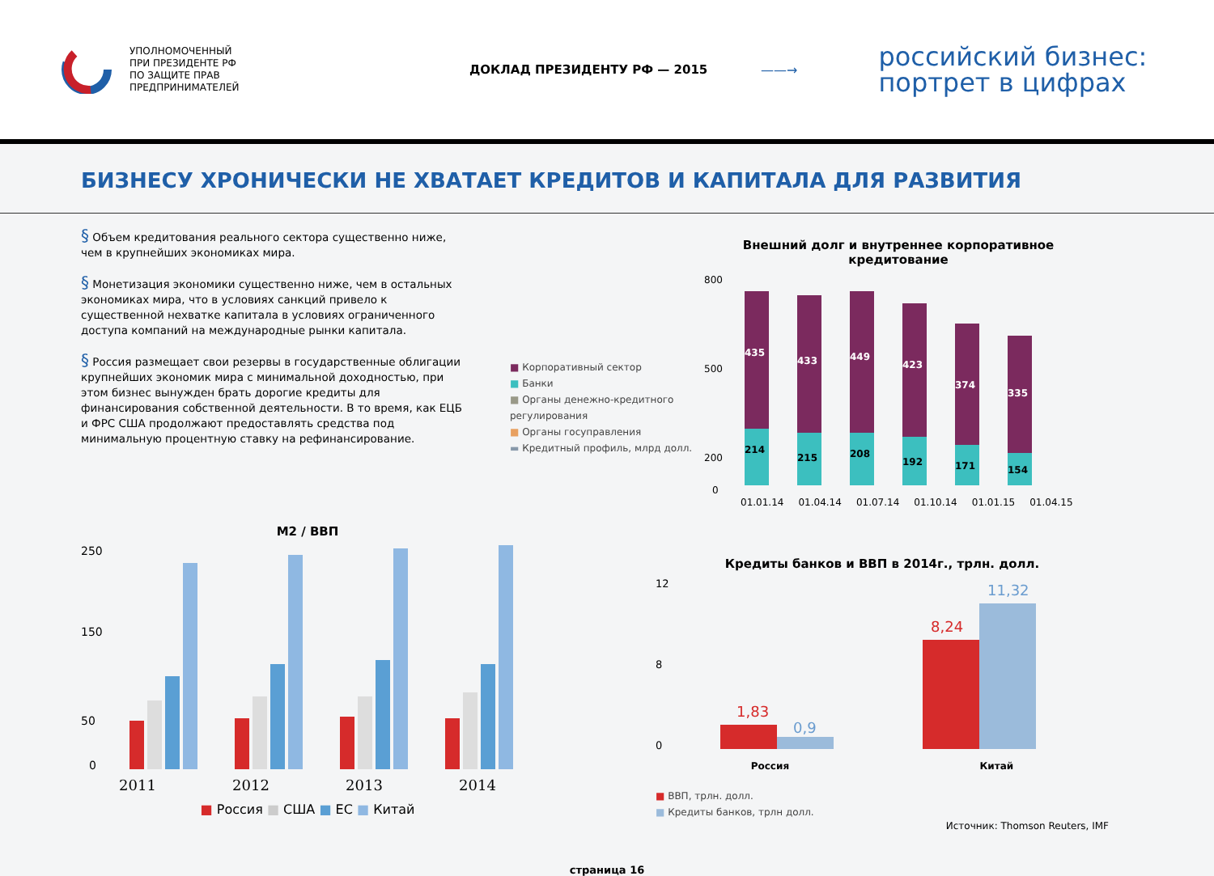УПОЛНОМОЧЕННЫЙ
ПРИ ПРЕЗИДЕНТЕ РФ
ПО ЗАЩИТЕ ПРАВ
ПРЕДПРИНИМАТЕЛЕЙ
ДОКЛАД ПРЕЗИДЕНТУ РФ — 2015 ——→
российский бизнес:
портрет в цифрах
БИЗНЕСУ ХРОНИЧЕСКИ НЕ ХВАТАЕТ КРЕДИТОВ И КАПИТАЛА ДЛЯ РАЗВИТИЯ
§ Объем кредитования реального сектора существенно ниже, чем в крупнейших экономиках мира.
§ Монетизация экономики существенно ниже, чем в остальных экономиках мира, что в условиях санкций привело к существенной нехватке капитала в условиях ограниченного доступа компаний на международные рынки капитала.
§ Россия размещает свои резервы в государственные облигации крупнейших экономик мира с минимальной доходностью, при этом бизнес вынужден брать дорогие кредиты для финансирования собственной деятельности. В то время, как ЕЦБ и ФРС США продолжают предоставлять средства под минимальную процентную ставку на рефинансирование.
■ Корпоративный сектор
■ Банки
■ Органы денежно-кредитного регулирования
■ Органы госуправления
▬ Кредитный профиль, млрд долл.
Внешний долг и внутреннее корпоративное кредитование
800
500
200
0
435
214
433
215
449
208
423
192
374
171
335
154
01.01.14 01.04.14 01.07.14 01.10.14 01.01.15 01.04.15
M2 / ВВП
250
150
50
0
2011 2012 2013 2014
■ Россия ■ США ■ ЕС ■ Китай
Кредиты банков и ВВП в 2014г., трлн. долл.
12
8
0
1,83
0,9
8,24
11,32
Россия Китай
■ ВВП, трлн. долл.
■ Кредиты банков, трлн долл.
Источник: Thomson Reuters, IMF
страница 16